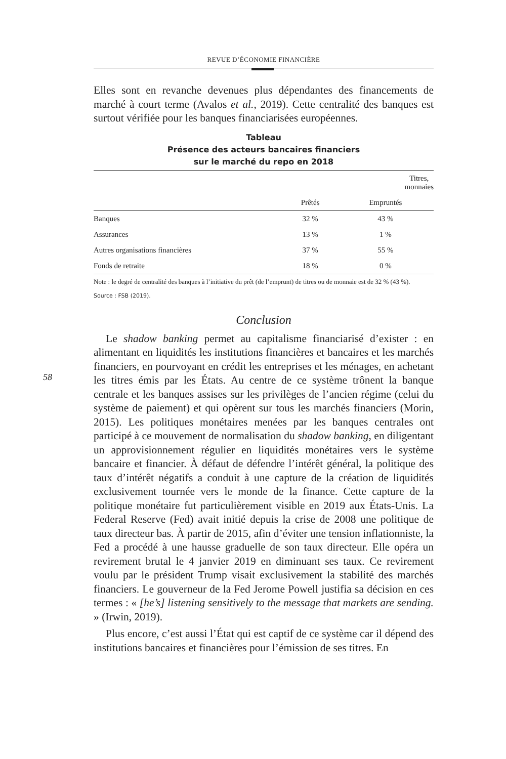58
REVUE D’ÉCONOMIE FINANCIÈRE
Elles sont en revanche devenues plus dépendantes des financements de marché à court terme (Avalos et al., 2019). Cette centralité des banques est surtout vérifiée pour les banques financiarisées européennes.
Tableau
Présence des acteurs bancaires financiers
sur le marché du repo en 2018
| | Titres, monnaies | |
| --- | --- | --- |
| | Prêtés | Empruntés |
| Banques | 32 % | 43 % |
| Assurances | 13 % | 1 % |
| Autres organisations financières | 37 % | 55 % |
| Fonds de retraite | 18 % | 0 % |
Note : le degré de centralité des banques à l’initiative du prêt (de l’emprunt) de titres ou de monnaie est de 32 % (43 %).
Source : FSB (2019).
Conclusion
Le shadow banking permet au capitalisme financiarisé d’exister : en alimentant en liquidités les institutions financières et bancaires et les marchés financiers, en pourvoyant en crédit les entreprises et les ménages, en achetant les titres émis par les États. Au centre de ce système trônent la banque centrale et les banques assises sur les privilèges de l’ancien régime (celui du système de paiement) et qui opèrent sur tous les marchés financiers (Morin, 2015). Les politiques monétaires menées par les banques centrales ont participé à ce mouvement de normalisation du shadow banking, en diligentant un approvisionnement régulier en liquidités monétaires vers le système bancaire et financier. À défaut de défendre l’intérêt général, la politique des taux d’intérêt négatifs a conduit à une capture de la création de liquidités exclusivement tournée vers le monde de la finance. Cette capture de la politique monétaire fut particulièrement visible en 2019 aux États-Unis. La Federal Reserve (Fed) avait initié depuis la crise de 2008 une politique de taux directeur bas. À partir de 2015, afin d’éviter une tension inflationniste, la Fed a procédé à une hausse graduelle de son taux directeur. Elle opéra un revirement brutal le 4 janvier 2019 en diminuant ses taux. Ce revirement voulu par le président Trump visait exclusivement la stabilité des marchés financiers. Le gouverneur de la Fed Jerome Powell justifia sa décision en ces termes : « [he’s] listening sensitively to the message that markets are sending. » (Irwin, 2019).
Plus encore, c’est aussi l’État qui est captif de ce système car il dépend des institutions bancaires et financières pour l’émission de ses titres. En